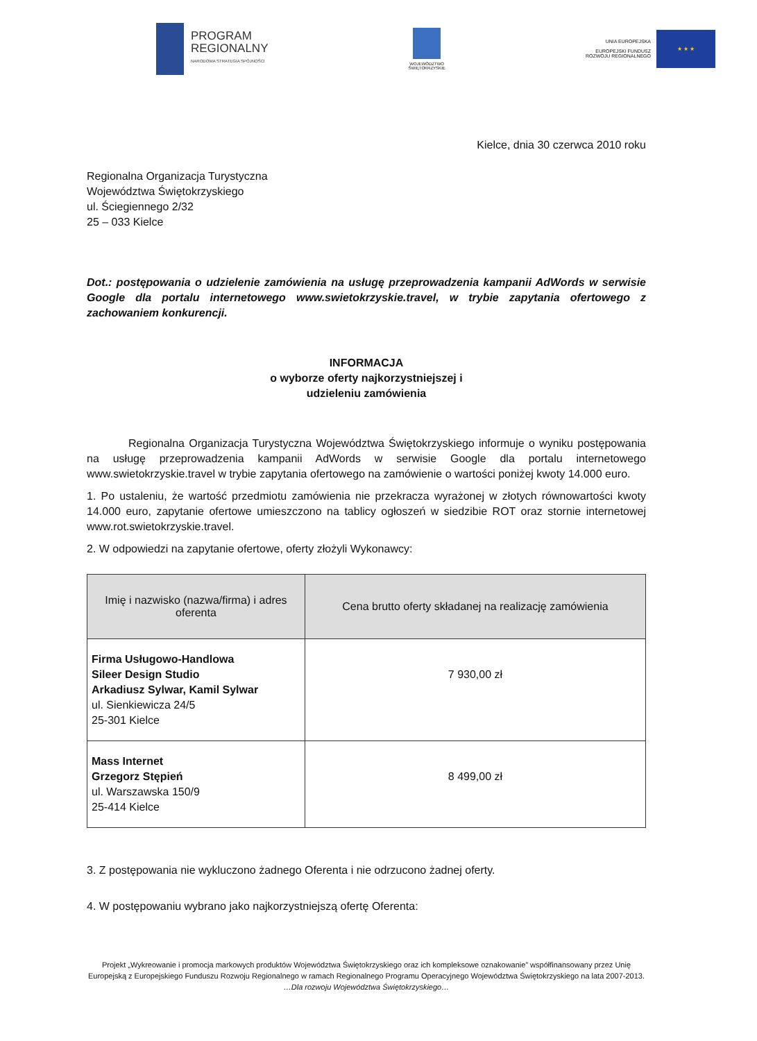PROGRAM
REGIONALNY
NARODOWA STRATEGIA SPÓJNOŚCI
WOJEWÓDZTWO
ŚWIĘTOKRZYSKIE
UNIA EUROPEJSKA
EUROPEJSKI FUNDUSZ
ROZWOJU REGIONALNEGO
★ ★ ★
Kielce, dnia 30 czerwca 2010 roku
Regionalna Organizacja Turystyczna
Województwa Świętokrzyskiego
ul. Ściegiennego 2/32
25 – 033 Kielce
Dot.: postępowania o udzielenie zamówienia na usługę przeprowadzenia kampanii AdWords w serwisie Google dla portalu internetowego www.swietokrzyskie.travel, w trybie zapytania ofertowego z zachowaniem konkurencji.
INFORMACJA
o wyborze oferty najkorzystniejszej i
udzieleniu zamówienia
Regionalna Organizacja Turystyczna Województwa Świętokrzyskiego informuje o wyniku postępowania na usługę przeprowadzenia kampanii AdWords w serwisie Google dla portalu internetowego www.swietokrzyskie.travel w trybie zapytania ofertowego na zamówienie o wartości poniżej kwoty 14.000 euro.
1. Po ustaleniu, że wartość przedmiotu zamówienia nie przekracza wyrażonej w złotych równowartości kwoty 14.000 euro, zapytanie ofertowe umieszczono na tablicy ogłoszeń w siedzibie ROT oraz stornie internetowej www.rot.swietokrzyskie.travel.
2. W odpowiedzi na zapytanie ofertowe, oferty złożyli Wykonawcy:
| Imię i nazwisko (nazwa/firma) i adres oferenta | Cena brutto oferty składanej na realizację zamówienia |
| --- | --- |
| Firma Usługowo-Handlowa Sileer Design Studio Arkadiusz Sylwar, Kamil Sylwar ul. Sienkiewicza 24/5 25-301 Kielce | 7 930,00 zł |
| Mass Internet Grzegorz Stępień ul. Warszawska 150/9 25-414 Kielce | 8 499,00 zł |
3. Z postępowania nie wykluczono żadnego Oferenta i nie odrzucono żadnej oferty.
4. W postępowaniu wybrano jako najkorzystniejszą ofertę Oferenta:
Projekt „Wykreowanie i promocja markowych produktów Województwa Świętokrzyskiego oraz ich kompleksowe oznakowanie” współfinansowany przez Unię Europejską z Europejskiego Funduszu Rozwoju Regionalnego w ramach Regionalnego Programu Operacyjnego Województwa Świętokrzyskiego na lata 2007-2013.
…Dla rozwoju Województwa Świętokrzyskiego…